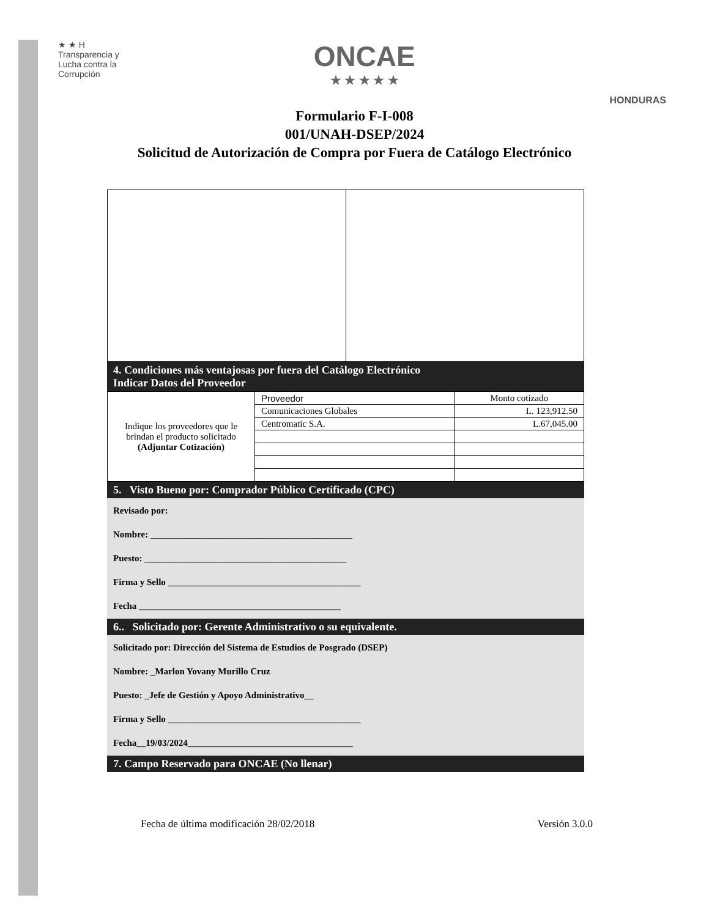★ ★ H
Transparencia y
Lucha contra la
Corrupción
ONCAE
★ ★ ★ ★ ★
HONDURAS
Formulario F-I-008
001/UNAH-DSEP/2024
Solicitud de Autorización de Compra por Fuera de Catálogo Electrónico
4. Condiciones más ventajosas por fuera del Catálogo Electrónico
Indicar Datos del Proveedor
| Indique los proveedores que le brindan el producto solicitado (Adjuntar Cotización) | Proveedor | Monto cotizado |
| | Comunicaciones Globales | L. 123,912.50 |
| | Centromatic S.A. | L.67,045.00 |
5. Visto Bueno por: Comprador Público Certificado (CPC)
Revisado por:
Nombre: ____________________________________________
Puesto: ____________________________________________
Firma y Sello __________________________________________
Fecha ____________________________________________
6.. Solicitado por: Gerente Administrativo o su equivalente.
Solicitado por: Dirección del Sistema de Estudios de Posgrado (DSEP)
Nombre: _Marlon Yovany Murillo Cruz
Puesto: _Jefe de Gestión y Apoyo Administrativo__
Firma y Sello __________________________________________
Fecha__19/03/2024____________________________________
7. Campo Reservado para ONCAE (No llenar)
Fecha de última modificación 28/02/2018 Versión 3.0.0